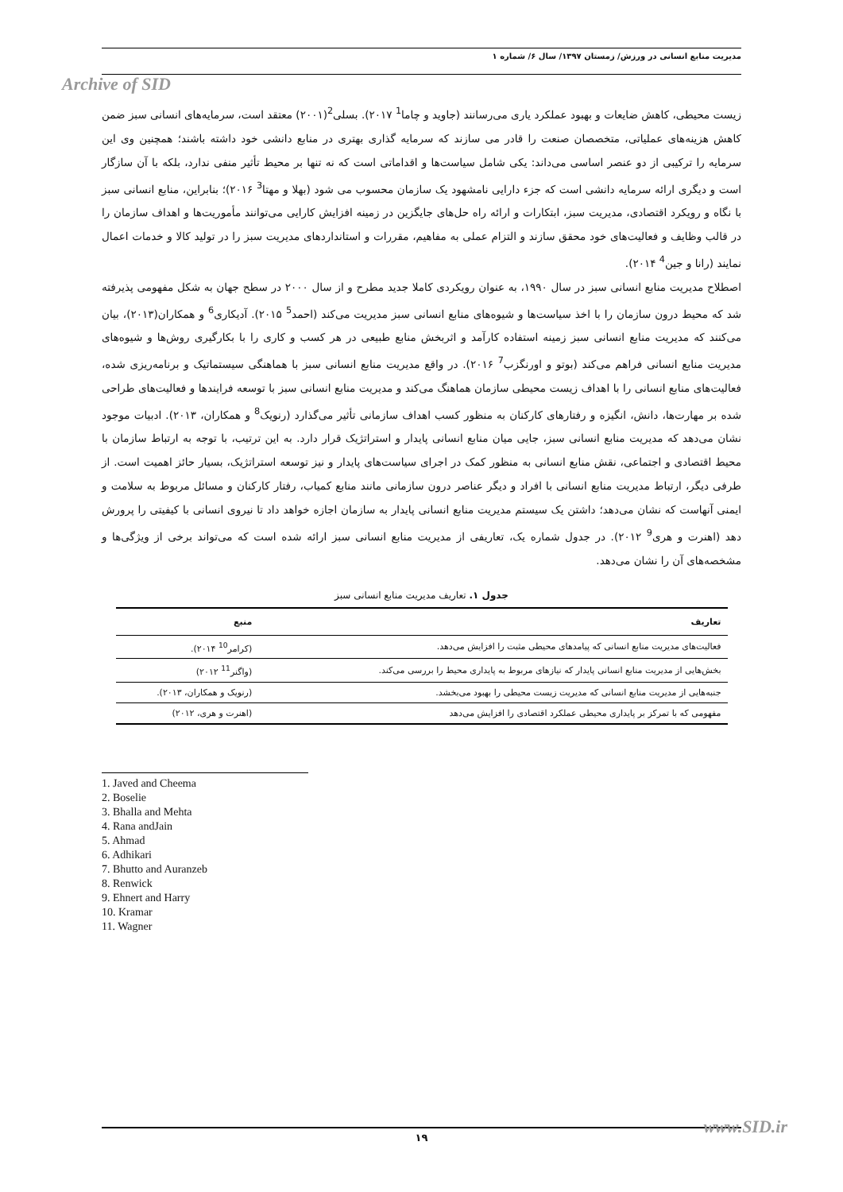مدیریت منابع انسانی در ورزش/ زمستان ۱۳۹۷/ سال ۶/ شماره ۱
Archive of SID
زیست محیطی، کاهش ضایعات و بهبود عملکرد یاری می‌رسانند (جاوید و چاما<sup>1</sup> ۲۰۱۷). بسلی<sup>2</sup>(۲۰۰۱) معتقد است، سرمایه‌های انسانی سبز ضمن کاهش هزینه‌های عملیاتی، متخصصان صنعت را قادر می سازند که سرمایه گذاری بهتری در منابع دانشی خود داشته باشند؛ همچنین وی این سرمایه را ترکیبی از دو عنصر اساسی می‌داند: یکی شامل سیاست‌ها و اقداماتی است که نه تنها بر محیط تأثیر منفی ندارد، بلکه با آن سازگار است و دیگری ارائه سرمایه دانشی است که جزء دارایی نامشهود یک سازمان محسوب می شود (بهلا و مهتا<sup>3</sup> ۲۰۱۶)؛ بنابراین، منابع انسانی سبز با نگاه و رویکرد اقتصادی، مدیریت سبز، ابتکارات و ارائه راه حل‌های جایگزین در زمینه افزایش کارایی می‌توانند مأموریت‌ها و اهداف سازمان را در قالب وظایف و فعالیت‌های خود محقق سازند و التزام عملی به مفاهیم، مقررات و استانداردهای مدیریت سبز را در تولید کالا و خدمات اعمال نمایند (رانا و جین<sup>4</sup> ۲۰۱۴).
اصطلاح مدیریت منابع انسانی سبز در سال ۱۹۹۰، به عنوان رویکردی کاملا جدید مطرح و از سال ۲۰۰۰ در سطح جهان به شکل مفهومی پذیرفته شد که محیط درون سازمان را با اخذ سیاست‌ها و شیوه‌های منابع انسانی سبز مدیریت می‌کند (احمد<sup>5</sup> ۲۰۱۵). آدیکاری<sup>6</sup> و همکاران(۲۰۱۳)، بیان می‌کنند که مدیریت منابع انسانی سبز زمینه استفاده کارآمد و اثربخش منابع طبیعی در هر کسب و کاری را با بکارگیری روش‌ها و شیوه‌های مدیریت منابع انسانی فراهم می‌کند (بوتو و اورنگزب<sup>7</sup> ۲۰۱۶). در واقع مدیریت منابع انسانی سبز با هماهنگی سیستماتیک و برنامه‌ریزی شده، فعالیت‌های منابع انسانی را با اهداف زیست محیطی سازمان هماهنگ می‌کند و مدیریت منابع انسانی سبز با توسعه فرایندها و فعالیت‌های طراحی شده بر مهارت‌ها، دانش، انگیزه و رفتارهای کارکنان به منظور کسب اهداف سازمانی تأثیر می‌گذارد (رنویک<sup>8</sup> و همکاران، ۲۰۱۳). ادبیات موجود نشان می‌دهد که مدیریت منابع انسانی سبز، جایی میان منابع انسانی پایدار و استراتژیک قرار دارد. به این ترتیب، با توجه به ارتباط سازمان با محیط اقتصادی و اجتماعی، نقش منابع انسانی به منظور کمک در اجرای سیاست‌های پایدار و نیز توسعه استراتژیک، بسیار حائز اهمیت است. از طرفی دیگر، ارتباط مدیریت منابع انسانی با افراد و دیگر عناصر درون سازمانی مانند منابع کمیاب، رفتار کارکنان و مسائل مربوط به سلامت و ایمنی آنهاست که نشان می‌دهد؛ داشتن یک سیستم مدیریت منابع انسانی پایدار به سازمان اجازه خواهد داد تا نیروی انسانی با کیفیتی را پرورش دهد (اهنرت و هری<sup>9</sup> ۲۰۱۲). در جدول شماره یک، تعاریفی از مدیریت منابع انسانی سبز ارائه شده است که می‌تواند برخی از ویژگی‌ها و مشخصه‌های آن را نشان می‌دهد.
جدول ۱. تعاریف مدیریت منابع انسانی سبز
| تعاریف | منبع |
| --- | --- |
| فعالیت‌های مدیریت منابع انسانی که پیامدهای محیطی مثبت را افزایش می‌دهد. | (کرامر<sup>10</sup> ۲۰۱۴). |
| بخش‌هایی از مدیریت منابع انسانی پایدار که نیازهای مربوط به پایداری محیط را بررسی می‌کند. | (واگنر<sup>11</sup> ۲۰۱۲) |
| جنبه‌هایی از مدیریت منابع انسانی که مدیریت زیست محیطی را بهبود می‌بخشد. | (رنویک و همکاران، ۲۰۱۳). |
| مفهومی که با تمرکز بر پایداری محیطی عملکرد اقتصادی را افزایش می‌دهد | (اهنرت و هری، ۲۰۱۲) |
1. Javed and Cheema
2. Boselie
3. Bhalla and Mehta
4. Rana andJain
5. Ahmad
6. Adhikari
7. Bhutto and Auranzeb
8. Renwick
9. Ehnert and Harry
10. Kramar
11. Wagner
۱۹ www.SID.ir